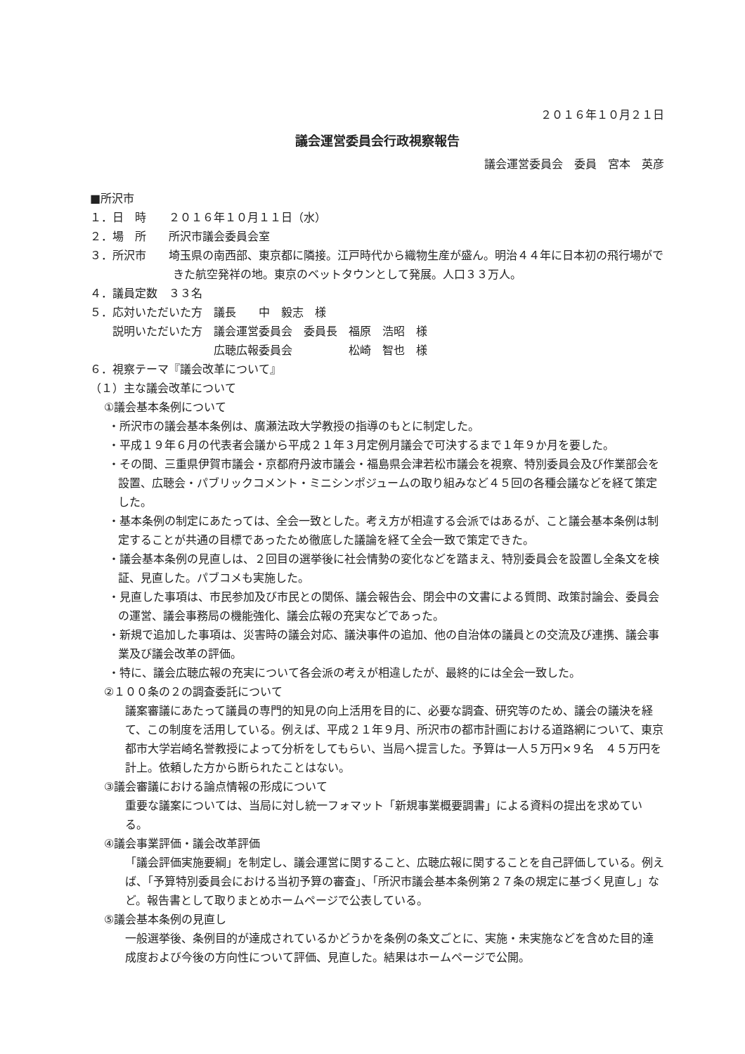２０１６年１０月２１日
議会運営委員会行政視察報告
議会運営委員会　委員　宮本　英彦
■所沢市
１．日　時　　２０１６年１０月１１日（水）
２．場　所　　所沢市議会委員会室
３．所沢市　　埼玉県の南西部、東京都に隣接。江戸時代から織物生産が盛ん。明治４４年に日本初の飛行場ができた航空発祥の地。東京のベットタウンとして発展。人口３３万人。
４．議員定数　３３名
５．応対いただいた方　議長　　中　毅志　様
　　説明いただいた方　議会運営委員会　委員長　福原　浩昭　様
　　　　　　　　　　　広聴広報委員会　　　　　松崎　智也　様
６．視察テーマ『議会改革について』
（１）主な議会改革について
①議会基本条例について
・所沢市の議会基本条例は、廣瀬法政大学教授の指導のもとに制定した。
・平成１９年６月の代表者会議から平成２１年３月定例月議会で可決するまで１年９か月を要した。
・その間、三重県伊賀市議会・京都府丹波市議会・福島県会津若松市議会を視察、特別委員会及び作業部会を設置、広聴会・パブリックコメント・ミニシンポジュームの取り組みなど４５回の各種会議などを経て策定した。
・基本条例の制定にあたっては、全会一致とした。考え方が相違する会派ではあるが、こと議会基本条例は制定することが共通の目標であったため徹底した議論を経て全会一致で策定できた。
・議会基本条例の見直しは、２回目の選挙後に社会情勢の変化などを踏まえ、特別委員会を設置し全条文を検証、見直した。パブコメも実施した。
・見直した事項は、市民参加及び市民との関係、議会報告会、閉会中の文書による質問、政策討論会、委員会の運営、議会事務局の機能強化、議会広報の充実などであった。
・新規で追加した事項は、災害時の議会対応、議決事件の追加、他の自治体の議員との交流及び連携、議会事業及び議会改革の評価。
・特に、議会広聴広報の充実について各会派の考えが相違したが、最終的には全会一致した。
②１００条の２の調査委託について
議案審議にあたって議員の専門的知見の向上活用を目的に、必要な調査、研究等のため、議会の議決を経て、この制度を活用している。例えば、平成２１年９月、所沢市の都市計画における道路網について、東京都市大学岩崎名誉教授によって分析をしてもらい、当局へ提言した。予算は一人５万円×９名　４５万円を計上。依頼した方から断られたことはない。
③議会審議における論点情報の形成について
重要な議案については、当局に対し統一フォマット「新規事業概要調書」による資料の提出を求めている。
④議会事業評価・議会改革評価
「議会評価実施要綱」を制定し、議会運営に関すること、広聴広報に関することを自己評価している。例えば、「予算特別委員会における当初予算の審査」、「所沢市議会基本条例第２７条の規定に基づく見直し」など。報告書として取りまとめホームページで公表している。
⑤議会基本条例の見直し
一般選挙後、条例目的が達成されているかどうかを条例の条文ごとに、実施・未実施などを含めた目的達成度および今後の方向性について評価、見直した。結果はホームページで公開。